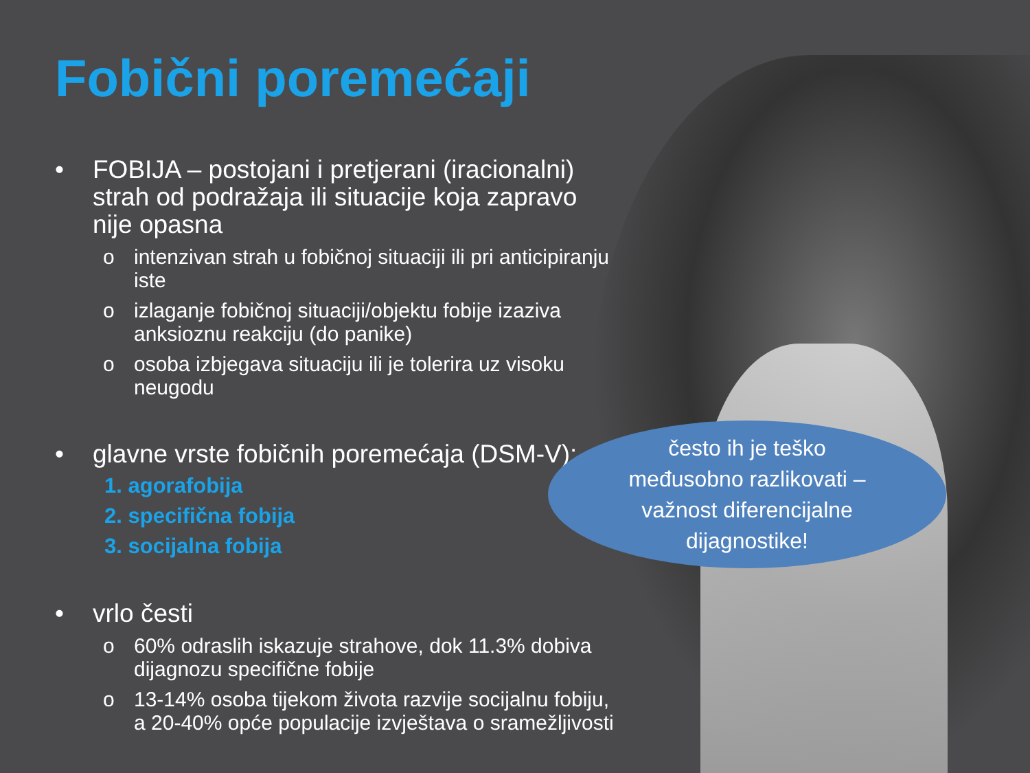Fobični poremećaji
• FOBIJA – postojani i pretjerani (iracionalni) strah od podražaja ili situacije koja zapravo nije opasna
o intenzivan strah u fobičnoj situaciji ili pri anticipiranju iste
o izlaganje fobičnoj situaciji/objektu fobije izaziva anksioznu reakciju (do panike)
o osoba izbjegava situaciju ili je tolerira uz visoku neugodu
• glavne vrste fobičnih poremećaja (DSM-V):
1. agorafobija
2. specifična fobija
3. socijalna fobija
• vrlo česti
o 60% odraslih iskazuje strahove, dok 11.3% dobiva dijagnozu specifične fobije
o 13-14% osoba tijekom života razvije socijalnu fobiju, a 20-40% opće populacije izvještava o sramežljivosti
često ih je teško
međusobno razlikovati –
važnost diferencijalne
dijagnostike!